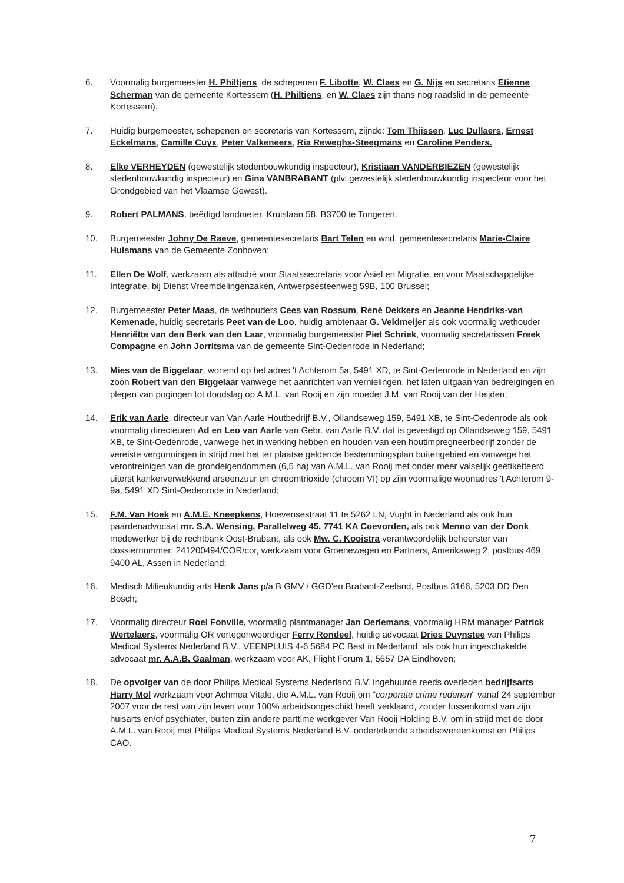6. Voormalig burgemeester H. Philtjens, de schepenen F. Libotte, W. Claes en G. Nijs en secretaris Etienne Scherman van de gemeente Kortessem (H. Philtjens, en W. Claes zijn thans nog raadslid in de gemeente Kortessem).
7. Huidig burgemeester, schepenen en secretaris van Kortessem, zijnde: Tom Thijssen, Luc Dullaers, Ernest Eckelmans, Camille Cuyx, Peter Valkeneers, Ria Reweghs-Steegmans en Caroline Penders.
8. Elke VERHEYDEN (gewestelijk stedenbouwkundig inspecteur), Kristiaan VANDERBIEZEN (gewestelijk stedenbouwkundig inspecteur) en Gina VANBRABANT (plv. gewestelijk stedenbouwkundig inspecteur voor het Grondgebied van het Vlaamse Gewest).
9. Robert PALMANS, beëdigd landmeter, Kruislaan 58, B3700 te Tongeren.
10. Burgemeester Johny De Raeve, gemeentesecretaris Bart Telen en wnd. gemeentesecretaris Marie-Claire Hulsmans van de Gemeente Zonhoven;
11. Ellen De Wolf, werkzaam als attaché voor Staatssecretaris voor Asiel en Migratie, en voor Maatschappelijke Integratie, bij Dienst Vreemdelingenzaken, Antwerpsesteenweg 59B, 100 Brussel;
12. Burgemeester Peter Maas, de wethouders Cees van Rossum, René Dekkers en Jeanne Hendriks-van Kemenade, huidig secretaris Peet van de Loo, huidig ambtenaar G. Veldmeijer als ook voormalig wethouder Henriëtte van den Berk van den Laar, voormalig burgemeester Piet Schriek, voormalig secretarissen Freek Compagne en John Jorritsma van de gemeente Sint-Oedenrode in Nederland;
13. Mies van de Biggelaar, wonend op het adres 't Achterom 5a, 5491 XD, te Sint-Oedenrode in Nederland en zijn zoon Robert van den Biggelaar vanwege het aanrichten van vernielingen, het laten uitgaan van bedreigingen en plegen van pogingen tot doodslag op A.M.L. van Rooij en zijn moeder J.M. van Rooij van der Heijden;
14. Erik van Aarle, directeur van Van Aarle Houtbedrijf B.V., Ollandseweg 159, 5491 XB, te Sint-Oedenrode als ook voormalig directeuren Ad en Leo van Aarle van Gebr. van Aarle B.V. dat is gevestigd op Ollandseweg 159, 5491 XB, te Sint-Oedenrode, vanwege het in werking hebben en houden van een houtimpregneerbedrijf zonder de vereiste vergunningen in strijd met het ter plaatse geldende bestemmingsplan buitengebied en vanwege het verontreinigen van de grondeigendommen (6,5 ha) van A.M.L. van Rooij met onder meer valselijk geëtiketteerd uiterst kankerverwekkend arseenzuur en chroomtrioxide (chroom VI) op zijn voormalige woonadres 't Achterom 9-9a, 5491 XD Sint-Oedenrode in Nederland;
15. F.M. Van Hoek en A.M.E. Kneepkens, Hoevensestraat 11 te 5262 LN, Vught in Nederland als ook hun paardenadvocaat mr. S.A. Wensing, Parallelweg 45, 7741 KA Coevorden, als ook Menno van der Donk medewerker bij de rechtbank Oost-Brabant, als ook Mw. C. Kooistra verantwoordelijk beheerster van dossiernummer: 241200494/COR/cor, werkzaam voor Groenewegen en Partners, Amerikaweg 2, postbus 469, 9400 AL, Assen in Nederland;
16. Medisch Milieukundig arts Henk Jans p/a B GMV / GGD'en Brabant-Zeeland, Postbus 3166, 5203 DD Den Bosch;
17. Voormalig directeur Roel Fonville, voormalig plantmanager Jan Oerlemans, voormalig HRM manager Patrick Wertelaers, voormalig OR vertegenwoordiger Ferry Rondeel, huidig advocaat Dries Duynstee van Philips Medical Systems Nederland B.V., VEENPLUIS 4-6 5684 PC Best in Nederland, als ook hun ingeschakelde advocaat mr. A.A.B. Gaalman, werkzaam voor AK, Flight Forum 1, 5657 DA Eindhoven;
18. De opvolger van de door Philips Medical Systems Nederland B.V. ingehuurde reeds overleden bedrijfsarts Harry Mol werkzaam voor Achmea Vitale, die A.M.L. van Rooij om "corporate crime redenen" vanaf 24 september 2007 voor de rest van zijn leven voor 100% arbeidsongeschikt heeft verklaard, zonder tussenkomst van zijn huisarts en/of psychiater, buiten zijn andere parttime werkgever Van Rooij Holding B.V. om in strijd met de door A.M.L. van Rooij met Philips Medical Systems Nederland B.V. ondertekende arbeidsovereenkomst en Philips CAO.
7